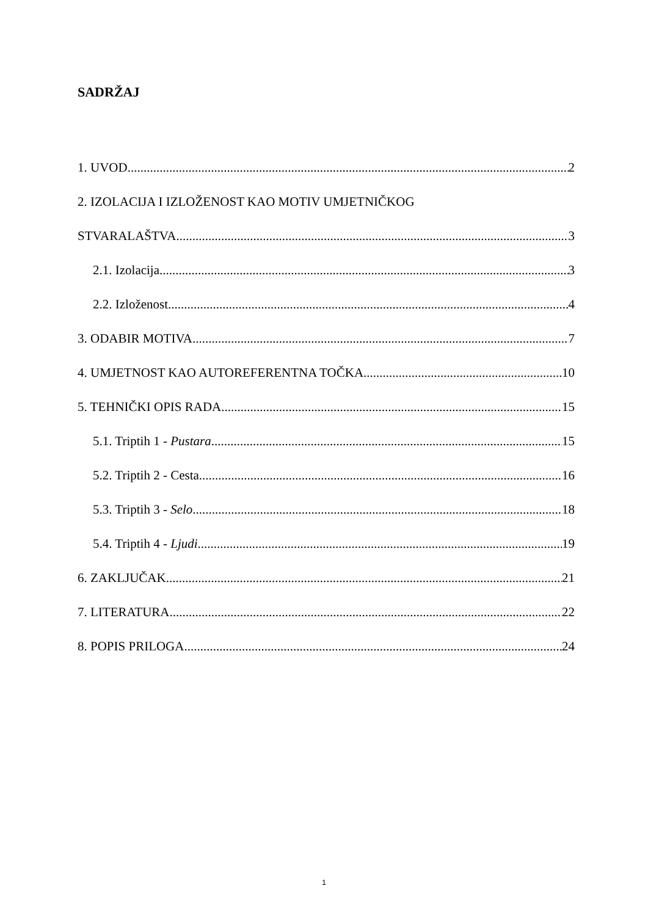SADRŽAJ
1. UVOD 2
2. IZOLACIJA I IZLOŽENOST KAO MOTIV UMJETNIČKOG
STVARALAŠTVA 3
2.1. Izolacija 3
2.2. Izloženost 4
3. ODABIR MOTIVA 7
4. UMJETNOST KAO AUTOREFERENTNA TOČKA 10
5. TEHNIČKI OPIS RADA 15
5.1. Triptih 1 - Pustara 15
5.2. Triptih 2 - Cesta 16
5.3. Triptih 3 - Selo 18
5.4. Triptih 4 - Ljudi 19
6. ZAKLJUČAK 21
7. LITERATURA 22
8. POPIS PRILOGA 24
1